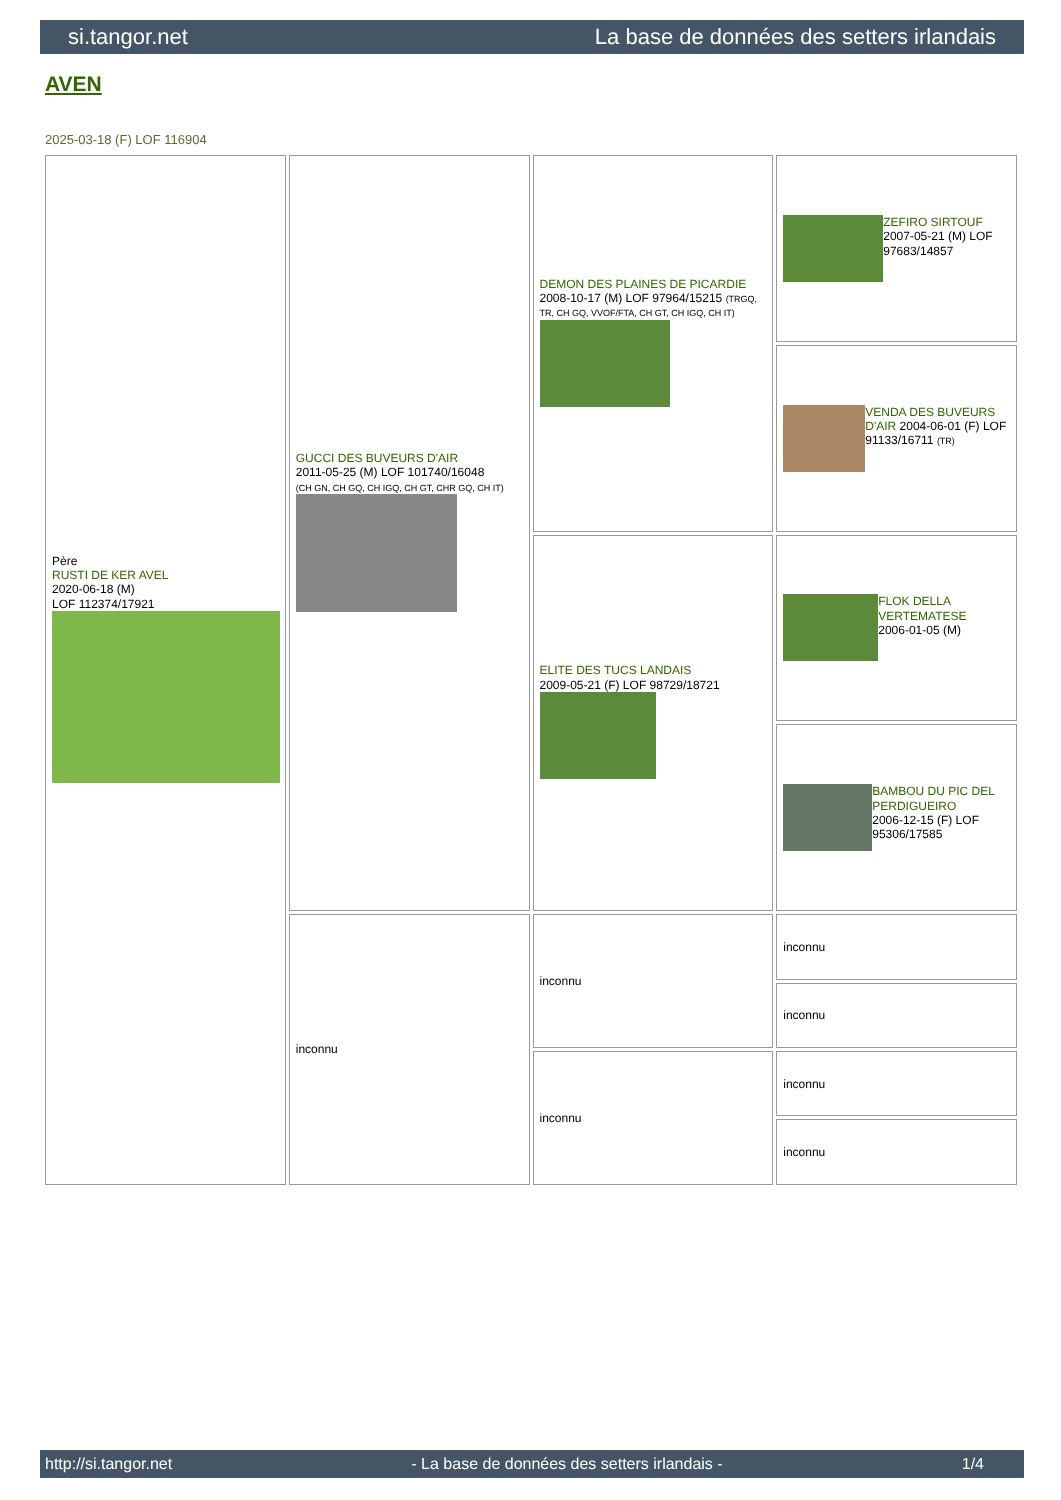si.tangor.net La base de données des setters irlandais
AVEN
2025-03-18 (F) LOF 116904
| Père RUSTI DE KER AVEL 2020-06-18 (M) LOF 112374/17921 | GUCCI DES BUVEURS D'AIR 2011-05-25 (M) LOF 101740/16048 (CH GN, CH GQ, CH IGQ, CH GT, CHR GQ, CH IT) | DEMON DES PLAINES DE PICARDIE 2008-10-17 (M) LOF 97964/15215 (TRGQ, TR, CH GQ, VVOF/FTA, CH GT, CH IGQ, CH IT) | ZEFIRO SIRTOUF 2007-05-21 (M) LOF 97683/14857 |
| | | | VENDA DES BUVEURS D'AIR 2004-06-01 (F) LOF 91133/16711 (TR) |
| | | ELITE DES TUCS LANDAIS 2009-05-21 (F) LOF 98729/18721 | FLOK DELLA VERTEMATESE 2006-01-05 (M) |
| | | | BAMBOU DU PIC DEL PERDIGUEIRO 2006-12-15 (F) LOF 95306/17585 |
| | inconnu | inconnu | inconnu |
| | | | inconnu |
| | | inconnu | inconnu |
| | | | inconnu |
http://si.tangor.net - La base de données des setters irlandais - 1/4